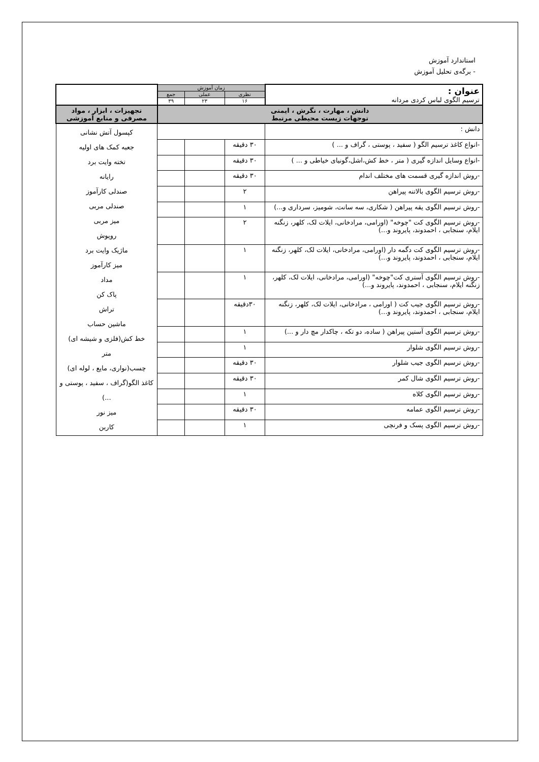استاندارد آموزش
- برگه‌ی تحلیل آموزش
| عنوان : ترسیم الگوی لباس کردی مردانه | زمان آموزش | | | |
| | نظری | عملی | جمع | |
| | ۱۶ | ۲۳ | ۳۹ | |
| دانش ، مهارت ، نگرش ، ایمنی توجهات زیست محیطی مرتبط | | | | تجهیزات ، ابزار ، مواد مصرفی و منابع آموزشی |
| دانش : | | | | کپسول آتش نشانی جعبه کمک های اولیه تخته وایت برد رایانه صندلی کارآموز صندلی مربی میز مربی روپوش ماژیک وایت برد میز کارآموز مداد پاک کن تراش ماشین حساب خط کش(فلزی و شیشه ای) متر چسب(نواری، مایع ، لوله ای) کاغذ الگو(گراف ، سفید ، پوستی و ...) میز نور کاربن |
| -انواع کاغذ ترسیم الگو ( سفید ، پوستی ، گراف و ... ) | ۳۰ دقیقه | | | |
| -انواع وسایل اندازه گیری ( متر ، خط کش،اشل،گونیای خیاطی و ... ) | ۳۰ دقیقه | | | |
| -روش اندازه گیری قسمت های مختلف اندام | ۳۰ دقیقه | | | |
| -روش ترسیم الگوی بالاتنه پیراهن | ۲ | | | |
| -روش ترسیم الگوی یقه پیراهن ( شکاری، سه سانت، شومیز، سرداری و...) | ۱ | | | |
| -روش ترسیم الگوی کت "چوخه" (اورامی، مرادخانی، ایلات لک، کلهر، زنگنه ایلام، سنجابی ، احمدوند، پایروند و...) | ۲ | | | |
| -روش ترسیم الگوی کت دگمه دار (اورامی، مرادخانی، ایلات لک، کلهر، زنگنه ایلام، سنجابی ، احمدوند، پایروند و...) | ۱ | | | |
| -روش ترسیم الگوی آستری کت"چوخه" (اورامی، مرادخانی، ایلات لک، کلهر، زنگنه ایلام، سنجابی ، احمدوند، پایروند و...) | ۱ | | | |
| -روش ترسیم الگوی جیب کت ( اورامی ، مرادخانی، ایلات لک، کلهر، زنگنه ایلام، سنجابی ، احمدوند، پایروند و...) | ۳۰دقیقه | | | |
| -روش ترسیم الگوی آستین پیراهن ( ساده، دو تکه ، چاکدار مچ دار و ...) | ۱ | | | |
| -روش ترسیم الگوی شلوار | ۱ | | | |
| -روش ترسیم الگوی جیب شلوار | ۳۰ دقیقه | | | |
| -روش ترسیم الگوی شال کمر | ۳۰ دقیقه | | | |
| -روش ترسیم الگوی کلاه | ۱ | | | |
| -روش ترسیم الگوی عمامه | ۳۰ دقیقه | | | |
| -روش ترسیم الگوی پسک و فرنچی | ۱ | | | |